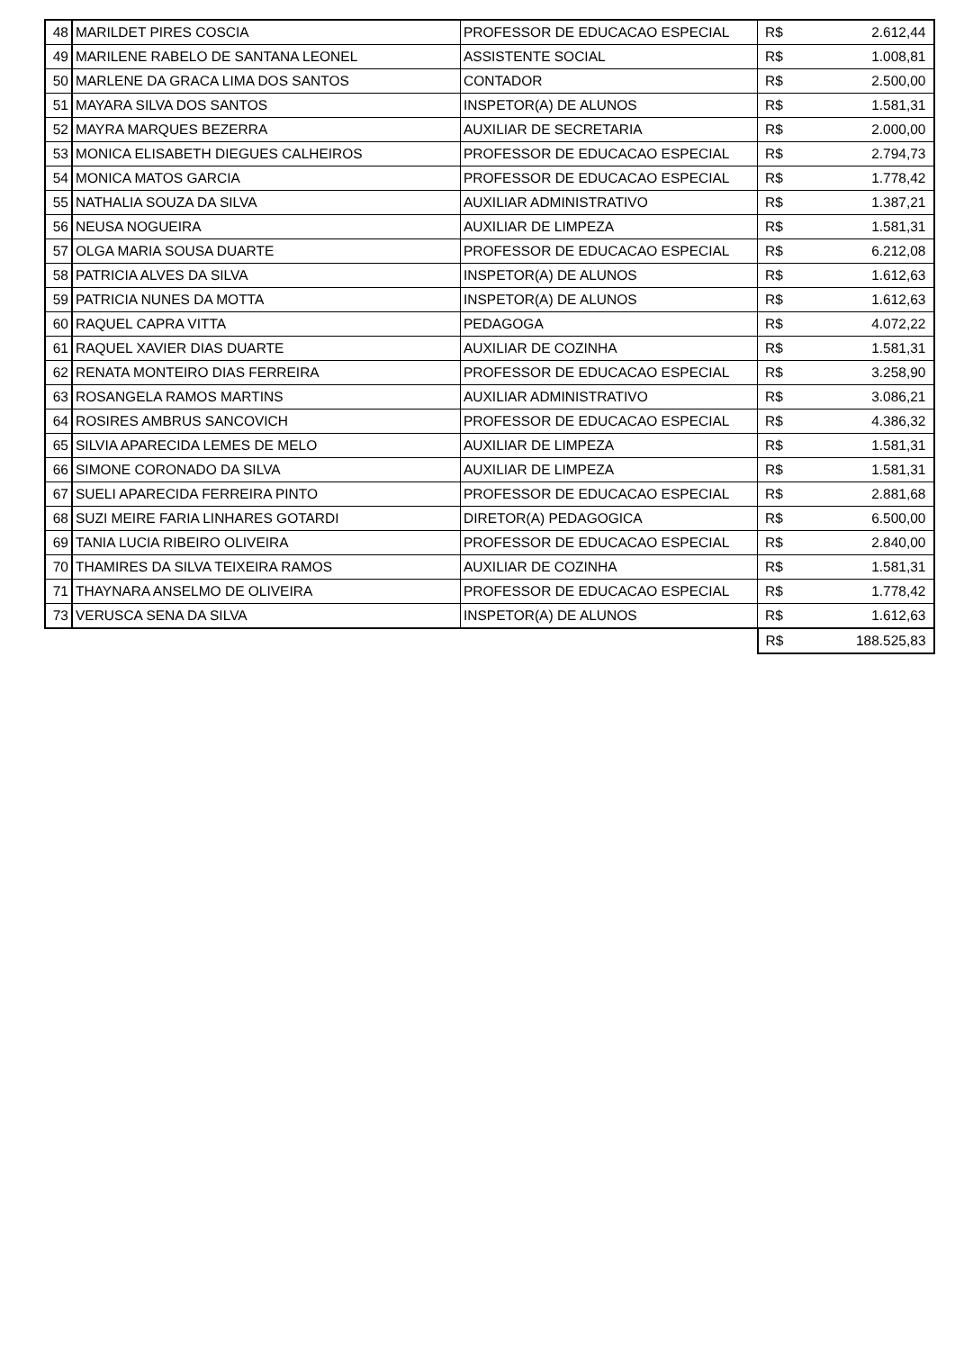| 48 | MARILDET PIRES COSCIA | PROFESSOR DE EDUCACAO ESPECIAL | R$ | 2.612,44 |
| 49 | MARILENE RABELO DE SANTANA LEONEL | ASSISTENTE SOCIAL | R$ | 1.008,81 |
| 50 | MARLENE DA GRACA LIMA DOS SANTOS | CONTADOR | R$ | 2.500,00 |
| 51 | MAYARA SILVA DOS SANTOS | INSPETOR(A) DE ALUNOS | R$ | 1.581,31 |
| 52 | MAYRA MARQUES BEZERRA | AUXILIAR DE SECRETARIA | R$ | 2.000,00 |
| 53 | MONICA ELISABETH DIEGUES CALHEIROS | PROFESSOR DE EDUCACAO ESPECIAL | R$ | 2.794,73 |
| 54 | MONICA MATOS GARCIA | PROFESSOR DE EDUCACAO ESPECIAL | R$ | 1.778,42 |
| 55 | NATHALIA SOUZA DA SILVA | AUXILIAR ADMINISTRATIVO | R$ | 1.387,21 |
| 56 | NEUSA NOGUEIRA | AUXILIAR DE LIMPEZA | R$ | 1.581,31 |
| 57 | OLGA MARIA SOUSA DUARTE | PROFESSOR DE EDUCACAO ESPECIAL | R$ | 6.212,08 |
| 58 | PATRICIA ALVES DA SILVA | INSPETOR(A) DE ALUNOS | R$ | 1.612,63 |
| 59 | PATRICIA NUNES DA MOTTA | INSPETOR(A) DE ALUNOS | R$ | 1.612,63 |
| 60 | RAQUEL CAPRA VITTA | PEDAGOGA | R$ | 4.072,22 |
| 61 | RAQUEL XAVIER DIAS DUARTE | AUXILIAR DE COZINHA | R$ | 1.581,31 |
| 62 | RENATA MONTEIRO DIAS FERREIRA | PROFESSOR DE EDUCACAO ESPECIAL | R$ | 3.258,90 |
| 63 | ROSANGELA RAMOS MARTINS | AUXILIAR ADMINISTRATIVO | R$ | 3.086,21 |
| 64 | ROSIRES AMBRUS SANCOVICH | PROFESSOR DE EDUCACAO ESPECIAL | R$ | 4.386,32 |
| 65 | SILVIA APARECIDA LEMES DE MELO | AUXILIAR DE LIMPEZA | R$ | 1.581,31 |
| 66 | SIMONE CORONADO DA SILVA | AUXILIAR DE LIMPEZA | R$ | 1.581,31 |
| 67 | SUELI APARECIDA FERREIRA PINTO | PROFESSOR DE EDUCACAO ESPECIAL | R$ | 2.881,68 |
| 68 | SUZI MEIRE FARIA LINHARES GOTARDI | DIRETOR(A) PEDAGOGICA | R$ | 6.500,00 |
| 69 | TANIA LUCIA RIBEIRO OLIVEIRA | PROFESSOR DE EDUCACAO ESPECIAL | R$ | 2.840,00 |
| 70 | THAMIRES DA SILVA TEIXEIRA RAMOS | AUXILIAR DE COZINHA | R$ | 1.581,31 |
| 71 | THAYNARA ANSELMO DE OLIVEIRA | PROFESSOR DE EDUCACAO ESPECIAL | R$ | 1.778,42 |
| 73 | VERUSCA SENA DA SILVA | INSPETOR(A) DE ALUNOS | R$ | 1.612,63 |
| | | | R$ | 188.525,83 |